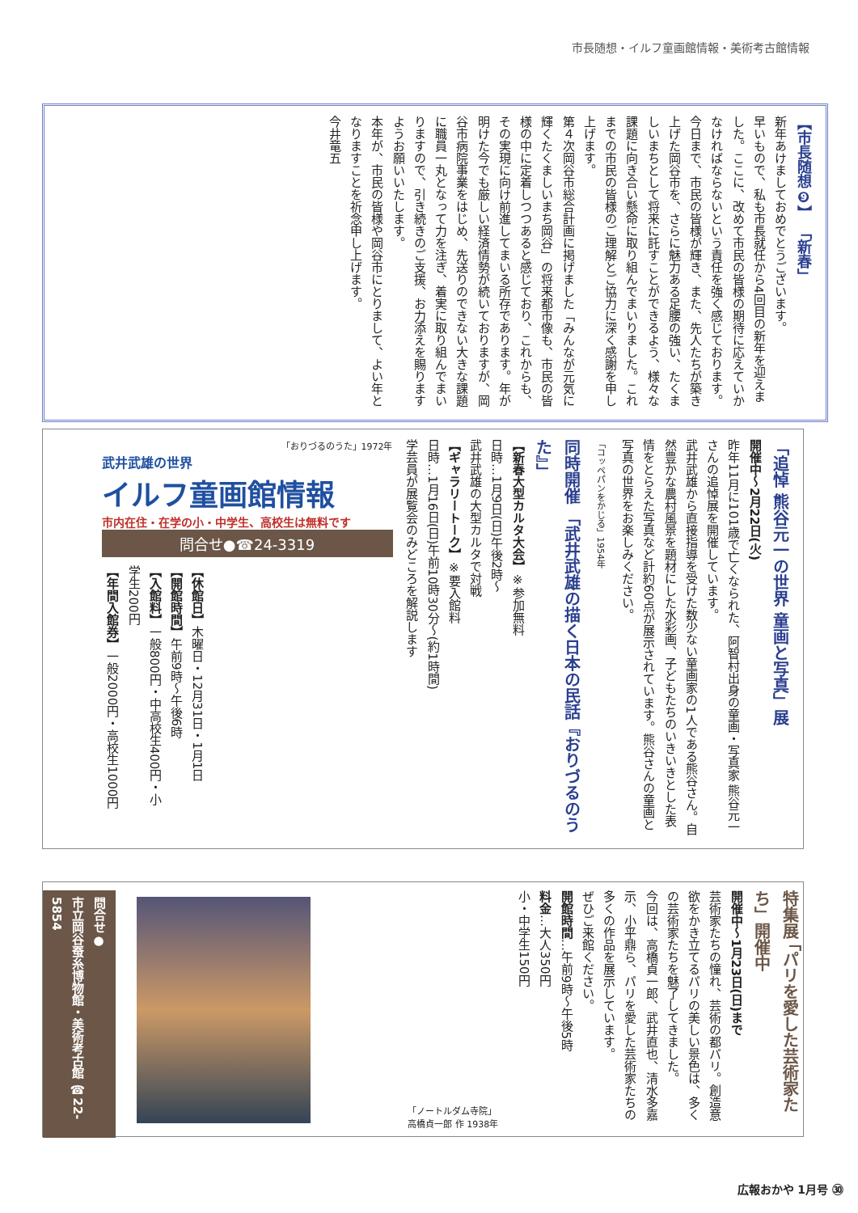市長随想・イルフ童画館情報・美術考古館情報
【市長随想❾】 「新春」
新年あけましておめでとうございます。
早いもので、私も市長就任から4回目の新年を迎えました。ここに、改めて市民の皆様の期待に応えていかなければならないという責任を強く感じております。今日まで、市民の皆様が輝き、また、先人たちが築き上げた岡谷市を、さらに魅力ある足腰の強い、たくましいまちとして将来に託すことができるよう、様々な課題に向き合い懸命に取り組んでまいりました。これまでの市民の皆様のご理解とご協力に深く感謝を申し上げます。
第４次岡谷市総合計画に掲げました「みんなが元気に輝くたくましいまち岡谷」の将来都市像も、市民の皆様の中に定着しつつあると感じており、これからも、その実現に向け前進してまいる所存であります。年が明けた今でも厳しい経済情勢が続いておりますが、岡谷市病院事業をはじめ、先送りのできない大きな課題に職員一丸となって力を注ぎ、着実に取り組んでまいりますので、引き続きのご支援、お力添えを賜りますようお願いいたします。
本年が、市民の皆様や岡谷市にとりまして、よい年となりますことを祈念申し上げます。
今井竜五
「追悼 熊谷元一の世界 童画と写真」展
開催中〜2月22日(火)
昨年11月に101歳で亡くなられた、阿智村出身の童画・写真家 熊谷元一さんの追悼展を開催しています。
武井武雄から直接指導を受けた数少ない童画家の1人である熊谷さん。自然豊かな農村風景を題材にした水彩画、子どもたちのいきいきとした表情をとらえた写真など計約60点が展示されています。熊谷さんの童画と写真の世界をお楽しみください。
「コッペパンをかじる」1954年
同時開催 「武井武雄の描く日本の民話『おりづるのうた』」
【新春大型カルタ大会】※参加無料
日時…1月9日(日)午後2時〜
武井武雄の大型カルタで対戦
【ギャラリートーク】※要入館料
日時…1月16日(日)午前10時30分〜(約1時間)
学芸員が展覧会のみどころを解説します
「おりづるのうた」1972年
武井武雄の世界
イルフ童画館情報
市内在住・在学の小・中学生、高校生は無料です
問合せ●☎24-3319
【休館日】木曜日・12月31日・1月1日
【開館時間】午前9時〜午後6時
【入館料】一般800円・中高校生400円・小学生200円
【年間入館券】一般2000円・高校生1000円
特集展 「パリを愛した芸術家たち」開催中
開催中〜1月23日(日)まで
芸術家たちの憧れ、芸術の都パリ。創造意欲をかき立てるパリの美しい景色は、多くの芸術家たちを魅了してきました。
今回は、高橋貞一郎、武井直也、清水多嘉示、小平鼎ら、パリを愛した芸術家たちの多くの作品を展示しています。
ぜひご来館ください。
開館時間…午前9時〜午後5時
料金…大人350円
小・中学生150円
「ノートルダム寺院」
高橋貞一郎 作 1938年
問合せ●
市立岡谷蚕糸博物館・美術考古館 ☎22-5854
広報おかや 1月号 ㉚